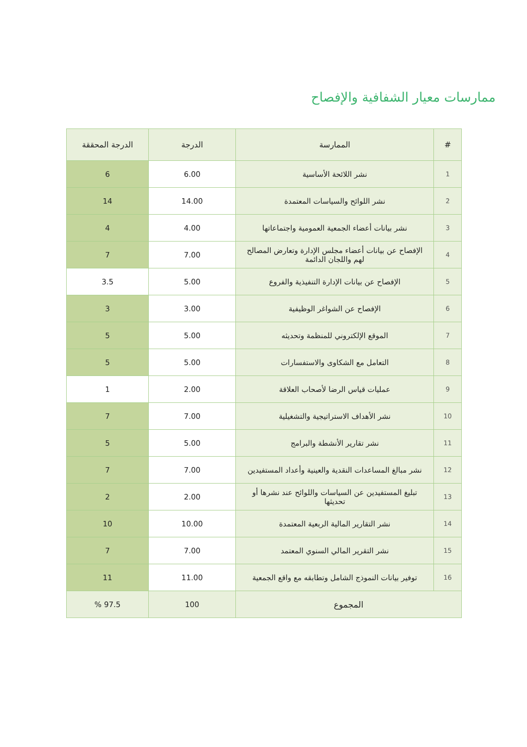ممارسات معيار الشفافية والإفصاح
| # | الممارسة | الدرجة | الدرجة المحققة |
| --- | --- | --- | --- |
| 1 | نشر اللائحة الأساسية | 6.00 | 6 |
| 2 | نشر اللوائح والسياسات المعتمدة | 14.00 | 14 |
| 3 | نشر بيانات أعضاء الجمعية العمومية واجتماعاتها | 4.00 | 4 |
| 4 | الإفصاح عن بيانات أعضاء مجلس الإدارة وتعارض المصالح لهم واللجان الدائمة | 7.00 | 7 |
| 5 | الإفصاح عن بيانات الإدارة التنفيذية والفروع | 5.00 | 3.5 |
| 6 | الإفصاح عن الشواغر الوظيفية | 3.00 | 3 |
| 7 | الموقع الإلكتروني للمنظمة وتحديثه | 5.00 | 5 |
| 8 | التعامل مع الشكاوى والاستفسارات | 5.00 | 5 |
| 9 | عمليات قياس الرضا لأصحاب العلاقة | 2.00 | 1 |
| 10 | نشر الأهداف الاستراتيجية والتشغيلية | 7.00 | 7 |
| 11 | نشر تقارير الأنشطة والبرامج | 5.00 | 5 |
| 12 | نشر مبالغ المساعدات النقدية والعينية وأعداد المستفيدين | 7.00 | 7 |
| 13 | تبليغ المستفيدين عن السياسات واللوائح عند نشرها أو تحديثها | 2.00 | 2 |
| 14 | نشر التقارير المالية الربعية المعتمدة | 10.00 | 10 |
| 15 | نشر التقرير المالي السنوي المعتمد | 7.00 | 7 |
| 16 | توفير بيانات النموذج الشامل وتطابقه مع واقع الجمعية | 11.00 | 11 |
| المجموع | | 100 | 97.5 % |